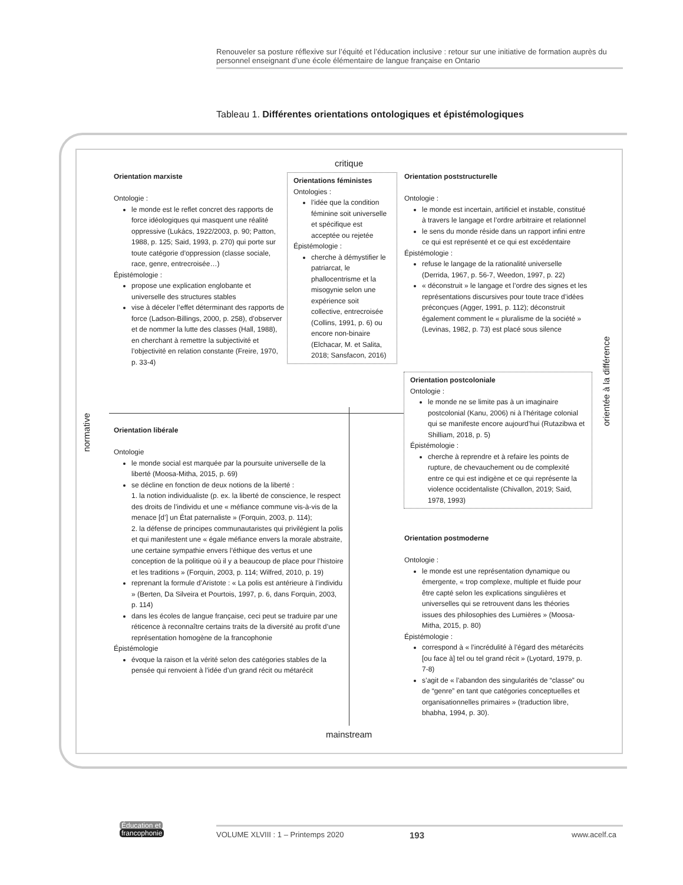Renouveler sa posture réflexive sur l’équité et l’éducation inclusive : retour sur une initiative de formation auprès du personnel enseignant d’une école élémentaire de langue française en Ontario
Tableau 1. Différentes orientations ontologiques et épistémologiques
critique
Orientation marxiste
Ontologie :
le monde est le reflet concret des rapports de force idéologiques qui masquent une réalité oppressive (Lukács, 1922/2003, p. 90; Patton, 1988, p. 125; Said, 1993, p. 270) qui porte sur toute catégorie d’oppression (classe sociale, race, genre, entrecroisée…)
Épistémologie :
propose une explication englobante et universelle des structures stables
vise à déceler l’effet déterminant des rapports de force (Ladson-Billings, 2000, p. 258), d’observer et de nommer la lutte des classes (Hall, 1988), en cherchant à remettre la subjectivité et l’objectivité en relation constante (Freire, 1970, p. 33-4)
Orientations féministes
Ontologies :
l’idée que la condition féminine soit universelle et spécifique est acceptée ou rejetée
Épistémologie :
cherche à démystifier le patriarcat, le phallocentrisme et la misogynie selon une expérience soit collective, entrecroisée (Collins, 1991, p. 6) ou encore non-binaire (Elchacar, M. et Salita, 2018; Sansfacon, 2016)
Orientation poststructurelle
Ontologie :
le monde est incertain, artificiel et instable, constitué à travers le langage et l’ordre arbitraire et relationnel
le sens du monde réside dans un rapport infini entre ce qui est représenté et ce qui est excédentaire
Épistémologie :
refuse le langage de la rationalité universelle (Derrida, 1967, p. 56-7, Weedon, 1997, p. 22)
« déconstruit » le langage et l’ordre des signes et les représentations discursives pour toute trace d’idées préconçues (Agger, 1991, p. 112); déconstruit également comment le « pluralisme de la société » (Levinas, 1982, p. 73) est placé sous silence
Orientation postcoloniale
Ontologie :
le monde ne se limite pas à un imaginaire postcolonial (Kanu, 2006) ni à l’héritage colonial qui se manifeste encore aujourd’hui (Rutazibwa et Shilliam, 2018, p. 5)
Épistémologie :
cherche à reprendre et à refaire les points de rupture, de chevauchement ou de complexité entre ce qui est indigène et ce qui représente la violence occidentaliste (Chivallon, 2019; Said, 1978, 1993)
normative
orientée à la différence
Orientation libérale
Ontologie
le monde social est marquée par la poursuite universelle de la liberté (Moosa-Mitha, 2015, p. 69)
se décline en fonction de deux notions de la liberté :
1. la notion individualiste (p. ex. la liberté de conscience, le respect des droits de l’individu et une « méfiance commune vis-à-vis de la menace [d’] un État paternaliste » (Forquin, 2003, p. 114);
2. la défense de principes communautaristes qui privilégient la polis et qui manifestent une « égale méfiance envers la morale abstraite, une certaine sympathie envers l’éthique des vertus et une conception de la politique où il y a beaucoup de place pour l’histoire et les traditions » (Forquin, 2003, p. 114; Wilfred, 2010, p. 19)
reprenant la formule d’Aristote : « La polis est antérieure à l’individu » (Berten, Da Silveira et Pourtois, 1997, p. 6, dans Forquin, 2003, p. 114)
dans les écoles de langue française, ceci peut se traduire par une réticence à reconnaître certains traits de la diversité au profit d’une représentation homogène de la francophonie
Épistémologie
évoque la raison et la vérité selon des catégories stables de la pensée qui renvoient à l’idée d’un grand récit ou métarécit
Orientation postmoderne
Ontologie :
le monde est une représentation dynamique ou émergente, « trop complexe, multiple et fluide pour être capté selon les explications singulières et universelles qui se retrouvent dans les théories issues des philosophies des Lumières » (Moosa-Mitha, 2015, p. 80)
Épistémologie :
correspond à « l’incrédulité à l’égard des métarécits [ou face à] tel ou tel grand récit » (Lyotard, 1979, p. 7-8)
s’agit de « l’abandon des singularités de “classe” ou de “genre” en tant que catégories conceptuelles et organisationnelles primaires » (traduction libre, bhabha, 1994, p. 30).
mainstream
Éducation et
francophonie
VOLUME XLVIII : 1 – Printemps 2020
193 www.acelf.ca